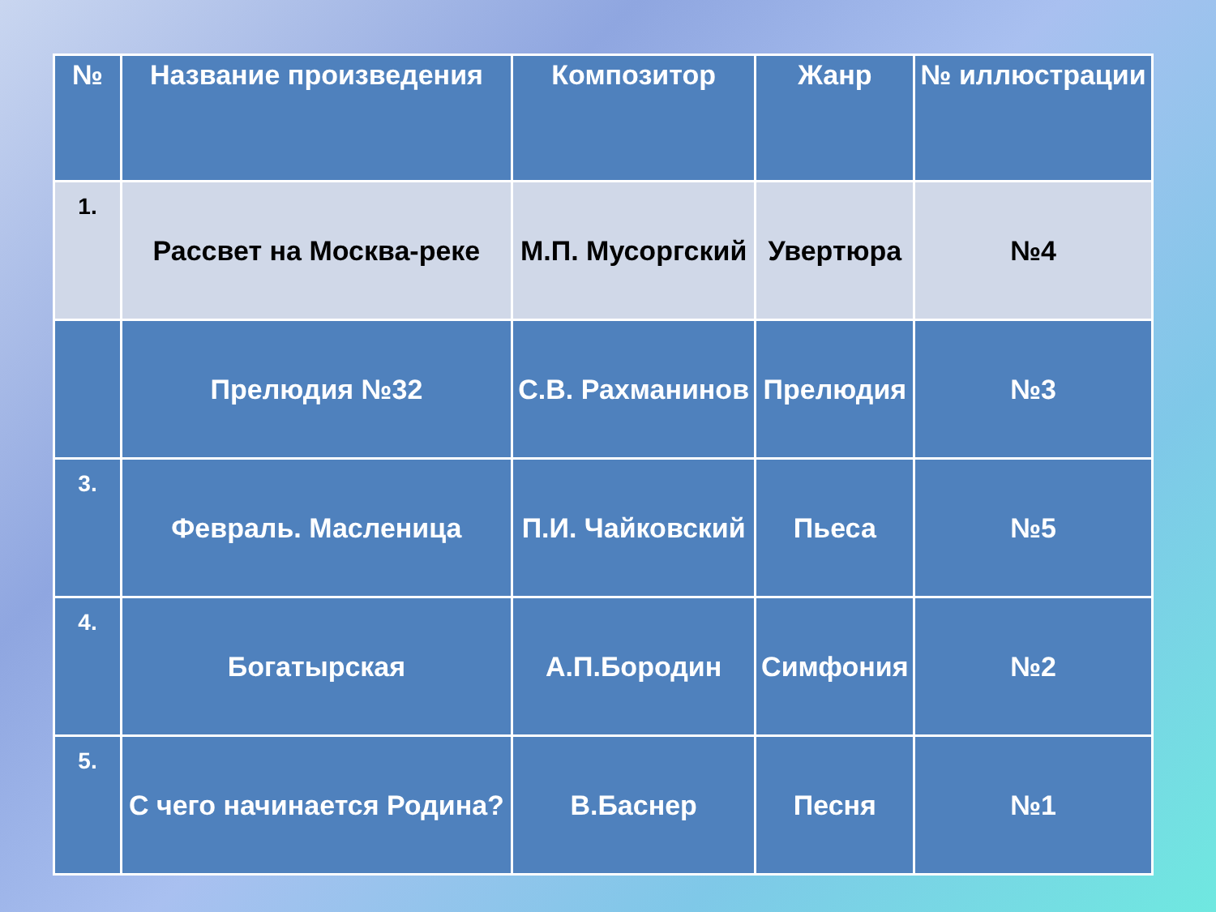| № | Название произведения | Композитор | Жанр | № иллюстрации |
| --- | --- | --- | --- | --- |
| 1. | Рассвет на Москва-реке | М.П. Мусоргский | Увертюра | №4 |
| | Прелюдия №32 | С.В. Рахманинов | Прелюдия | №3 |
| 3. | Февраль. Масленица | П.И. Чайковский | Пьеса | №5 |
| 4. | Богатырская | А.П.Бородин | Симфония | №2 |
| 5. | С чего начинается Родина? | В.Баснер | Песня | №1 |